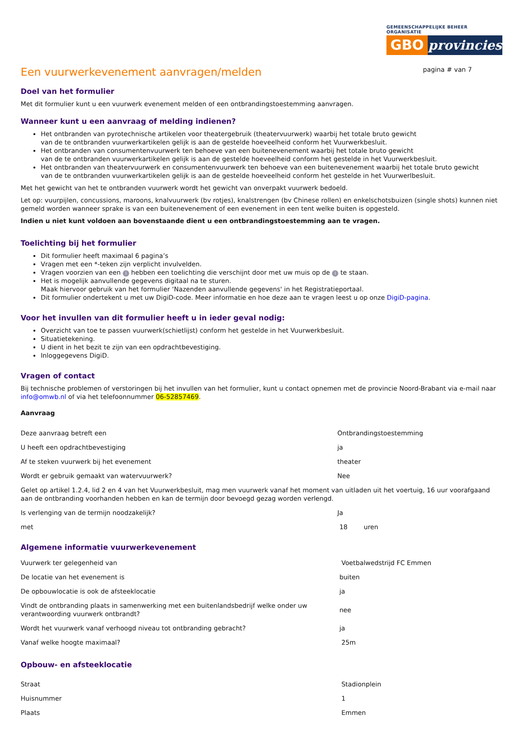GEMEENSCHAPPELIJKE BEHEER ORGANISATIE
GBO provincies
Een vuurwerkevenement aanvragen/melden
pagina # van 7
Doel van het formulier
Met dit formulier kunt u een vuurwerk evenement melden of een ontbrandingstoestemming aanvragen.
Wanneer kunt u een aanvraag of melding indienen?
Het ontbranden van pyrotechnische artikelen voor theatergebruik (theatervuurwerk) waarbij het totale bruto gewicht
van de te ontbranden vuurwerkartikelen gelijk is aan de gestelde hoeveelheid conform het Vuurwerkbesluit.
Het ontbranden van consumentenvuurwerk ten behoeve van een buitenevenement waarbij het totale bruto gewicht
van de te ontbranden vuurwerkartikelen gelijk is aan de gestelde hoeveelheid conform het gestelde in het Vuurwerkbesluit.
Het ontbranden van theatervuurwerk en consumentenvuurwerk ten behoeve van een buitenevenement waarbij het totale bruto gewicht
van de te ontbranden vuurwerkartikelen gelijk is aan de gestelde hoeveelheid conform het gestelde in het Vuurwerlbesluit.
Met het gewicht van het te ontbranden vuurwerk wordt het gewicht van onverpakt vuurwerk bedoeld.
Let op: vuurpijlen, concussions, maroons, knalvuurwerk (bv rotjes), knalstrengen (bv Chinese rollen) en enkelschotsbuizen (single shots) kunnen niet gemeld worden wanneer sprake is van een buitenevenement of een evenement in een tent welke buiten is opgesteld.
Indien u niet kunt voldoen aan bovenstaande dient u een ontbrandingstoestemming aan te vragen.
Toelichting bij het formulier
Dit formulier heeft maximaal 6 pagina’s
Vragen met een *-teken zijn verplicht invulvelden.
Vragen voorzien van een i hebben een toelichting die verschijnt door met uw muis op de i te staan.
Het is mogelijk aanvullende gegevens digitaal na te sturen.
Maak hiervoor gebruik van het formulier ‘Nazenden aanvullende gegevens' in het Registratieportaal.
Dit formulier ondertekent u met uw DigiD-code. Meer informatie en hoe deze aan te vragen leest u op onze DigiD-pagina.
Voor het invullen van dit formulier heeft u in ieder geval nodig:
Overzicht van toe te passen vuurwerk(schietlijst) conform het gestelde in het Vuurwerkbesluit.
Situatietekening.
U dient in het bezit te zijn van een opdrachtbevestiging.
Inloggegevens DigiD.
Vragen of contact
Bij technische problemen of verstoringen bij het invullen van het formulier, kunt u contact opnemen met de provincie Noord-Brabant via e-mail naar info@omwb.nl of via het telefoonnummer 06-52857469.
Aanvraag
| Deze aanvraag betreft een | Ontbrandingstoestemming |
| U heeft een opdrachtbevestiging | ja |
| Af te steken vuurwerk bij het evenement | theater |
| Wordt er gebruik gemaakt van watervuurwerk? | Nee |
| Gelet op artikel 1.2.4, lid 2 en 4 van het Vuurwerkbesluit, mag men vuurwerk vanaf het moment van uitladen uit het voertuig, 16 uur voorafgaand aan de ontbranding voorhanden hebben en kan de termijn door bevoegd gezag worden verlengd. | |
| Is verlenging van de termijn noodzakelijk? | Ja |
| met | 18 uren |
Algemene informatie vuurwerkevenement
| Vuurwerk ter gelegenheid van | Voetbalwedstrijd FC Emmen |
| De locatie van het evenement is | buiten |
| De opbouwlocatie is ook de afsteeklocatie | ja |
| Vindt de ontbranding plaats in samenwerking met een buitenlandsbedrijf welke onder uw verantwoording vuurwerk ontbrandt? | nee |
| Wordt het vuurwerk vanaf verhoogd niveau tot ontbranding gebracht? | ja |
| Vanaf welke hoogte maximaal? | 25m |
Opbouw- en afsteeklocatie
| Straat | Stadionplein |
| Huisnummer | 1 |
| Plaats | Emmen |